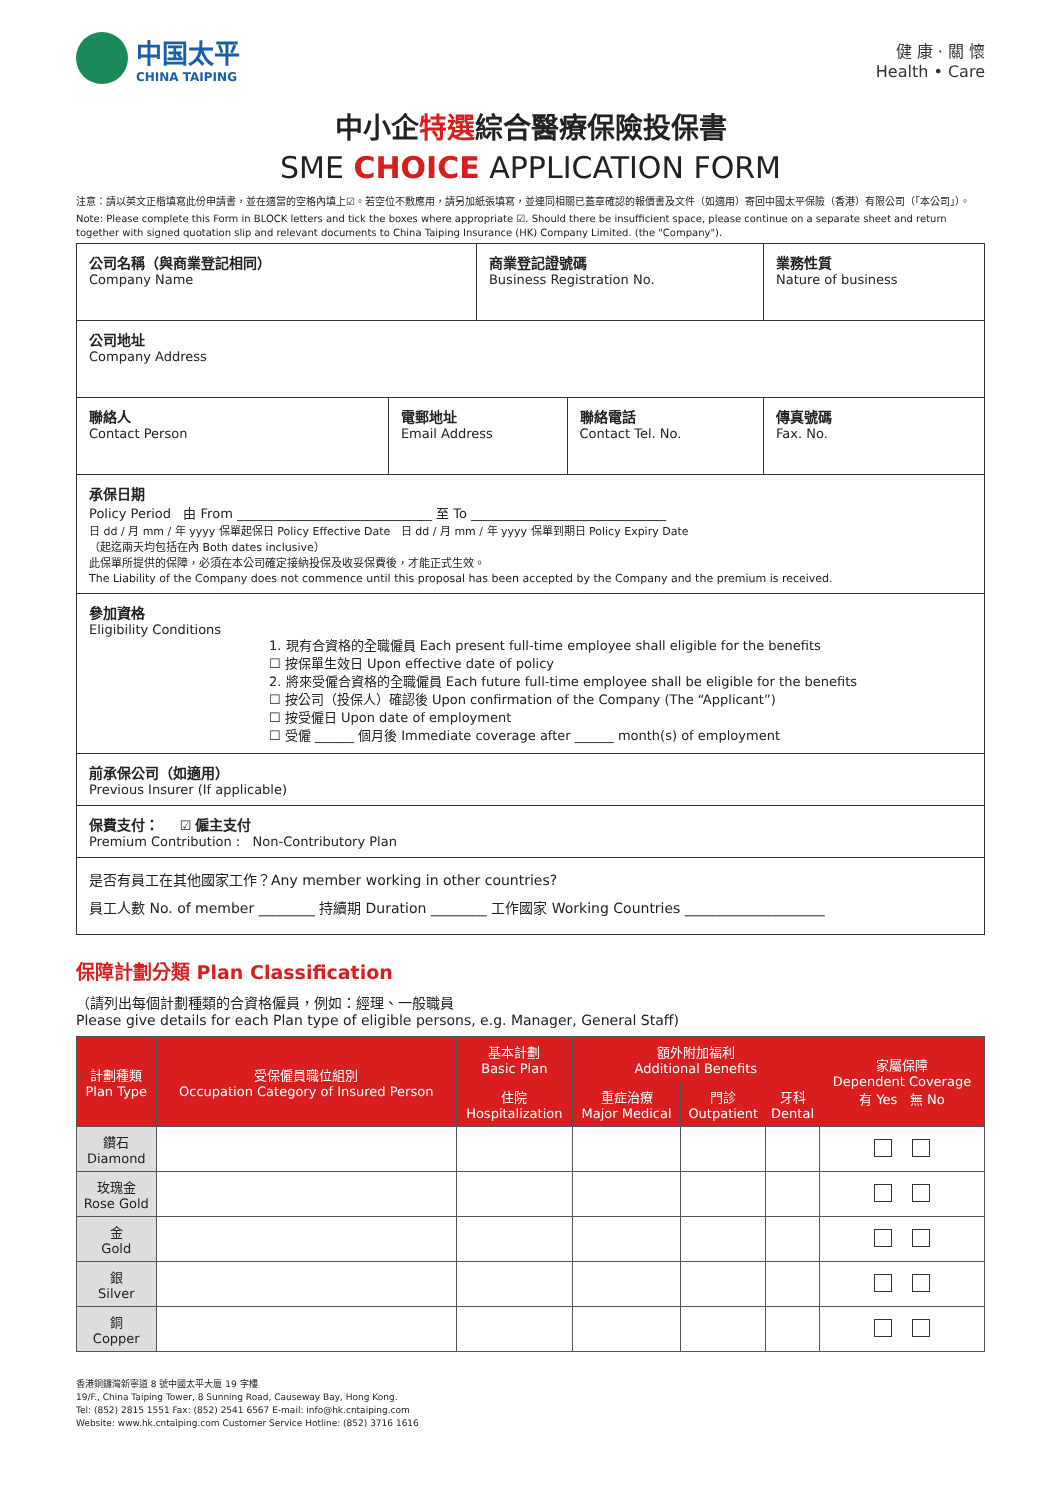中国太平
CHINA TAIPING
健 康 · 關 懷
Health • Care
中小企特選綜合醫療保險投保書
SME CHOICE APPLICATION FORM
注意：請以英文正楷填寫此份申請書，並在適當的空格內填上☑。若空位不敷應用，請另加紙張填寫，並連同相關已蓋章確認的報價書及文件（如適用）寄回中國太平保險（香港）有限公司（「本公司」）。
Note: Please complete this Form in BLOCK letters and tick the boxes where appropriate ☑. Should there be insufficient space, please continue on a separate sheet and return together with signed quotation slip and relevant documents to China Taiping Insurance (HK) Company Limited. (the "Company").
| 公司名稱（與商業登記相同） Company Name | | 商業登記證號碼 Business Registration No. | | 業務性質 Nature of business |
| 公司地址 Company Address | | | | |
| 聯絡人 Contact Person | 電郵地址 Email Address | | 聯絡電話 Contact Tel. No. | 傳真號碼 Fax. No. |
| 承保日期 Policy Period 由 From ______________________________ 至 To ______________________________ 日 dd / 月 mm / 年 yyyy 保單起保日 Policy Effective Date 日 dd / 月 mm / 年 yyyy 保單到期日 Policy Expiry Date （起迄兩天均包括在內 Both dates inclusive） 此保單所提供的保障，必須在本公司確定接納投保及收妥保費後，才能正式生效。 The Liability of the Company does not commence until this proposal has been accepted by the Company and the premium is received. | | | | |
| 參加資格 Eligibility Conditions 1. 現有合資格的全職僱員 Each present full-time employee shall eligible for the benefits ☐ 按保單生效日 Upon effective date of policy 2. 將來受僱合資格的全職僱員 Each future full-time employee shall be eligible for the benefits ☐ 按公司（投保人）確認後 Upon confirmation of the Company (The “Applicant”) ☐ 按受僱日 Upon date of employment ☐ 受僱 ______ 個月後 Immediate coverage after ______ month(s) of employment | | | | |
| 前承保公司（如適用） Previous Insurer (If applicable) | | | | |
| 保費支付： ☑ 僱主支付 Premium Contribution : Non-Contributory Plan | | | | |
| 是否有員工在其他國家工作？Any member working in other countries? 員工人數 No. of member ________ 持續期 Duration ________ 工作國家 Working Countries ____________________ | | | | |
保障計劃分類 Plan Classification
（請列出每個計劃種類的合資格僱員，例如：經理、一般職員
Please give details for each Plan type of eligible persons, e.g. Manager, General Staff)
| 計劃種類 Plan Type | 受保僱員職位組別 Occupation Category of Insured Person | 基本計劃 Basic Plan | 額外附加福利 Additional Benefits | | | 家屬保障 Dependent Coverage 有 Yes 無 No |
| --- | --- | --- | --- | --- | --- | --- |
| | | 住院 Hospitalization | 重症治療 Major Medical | 門診 Outpatient | 牙科 Dental | |
| 鑽石 Diamond | | | | | | |
| 玫瑰金 Rose Gold | | | | | | |
| 金 Gold | | | | | | |
| 銀 Silver | | | | | | |
| 銅 Copper | | | | | | |
香港銅鑼灣新寧道 8 號中國太平大廈 19 字樓
19/F., China Taiping Tower, 8 Sunning Road, Causeway Bay, Hong Kong.
Tel: (852) 2815 1551 Fax: (852) 2541 6567 E-mail: info@hk.cntaiping.com
Website: www.hk.cntaiping.com Customer Service Hotline: (852) 3716 1616